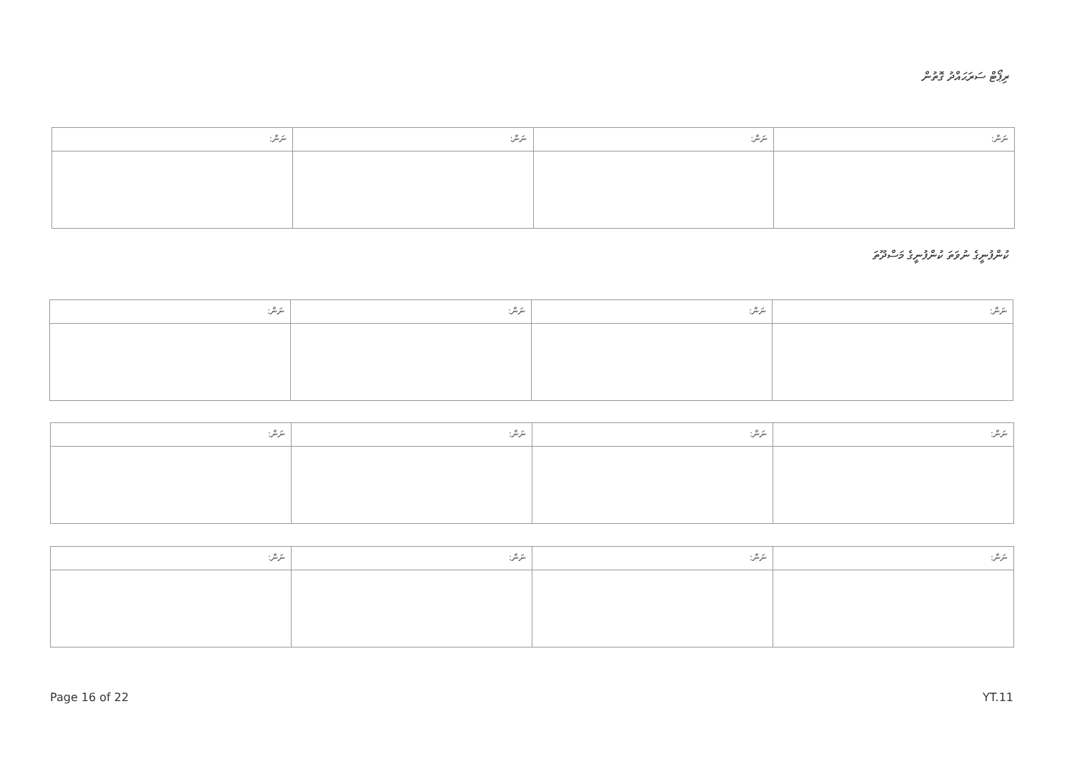ރިޕޯޓް ސަރަޙައްދު ގޮތުން
| ނަން: | ނަން: | ނަން: | ނަން: |
| --- | --- | --- | --- |
ކުންފުނީގެ ނުވަތަ ކުންފުނީގެ މަސްދޫތަ
| ނަން: | ނަން: | ނަން: | ނަން: |
| --- | --- | --- | --- |
| ނަން: | ނަން: | ނަން: | ނަން: |
| --- | --- | --- | --- |
| ނަން: | ނަން: | ނަން: | ނަން: |
| --- | --- | --- | --- |
Page 16 of 22 YT.11